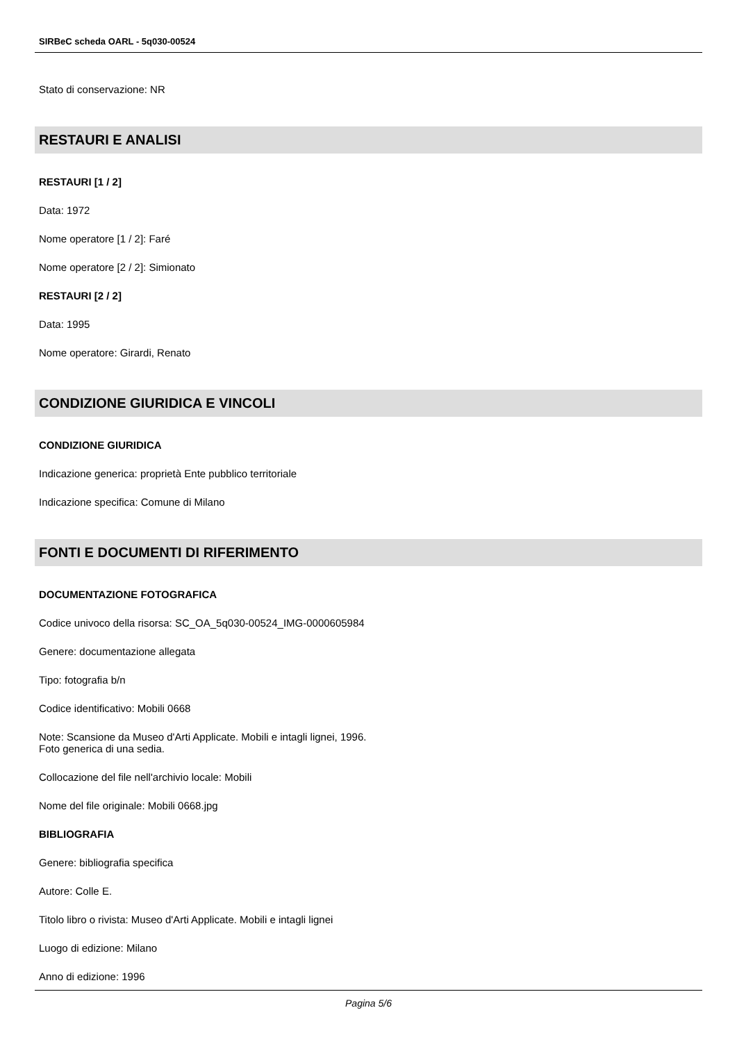SIRBeC scheda OARL - 5q030-00524
Stato di conservazione: NR
RESTAURI E ANALISI
RESTAURI [1 / 2]
Data: 1972
Nome operatore [1 / 2]: Faré
Nome operatore [2 / 2]: Simionato
RESTAURI [2 / 2]
Data: 1995
Nome operatore: Girardi, Renato
CONDIZIONE GIURIDICA E VINCOLI
CONDIZIONE GIURIDICA
Indicazione generica: proprietà Ente pubblico territoriale
Indicazione specifica: Comune di Milano
FONTI E DOCUMENTI DI RIFERIMENTO
DOCUMENTAZIONE FOTOGRAFICA
Codice univoco della risorsa: SC_OA_5q030-00524_IMG-0000605984
Genere: documentazione allegata
Tipo: fotografia b/n
Codice identificativo: Mobili 0668
Note: Scansione da Museo d'Arti Applicate. Mobili e intagli lignei, 1996.
Foto generica di una sedia.
Collocazione del file nell'archivio locale: Mobili
Nome del file originale: Mobili 0668.jpg
BIBLIOGRAFIA
Genere: bibliografia specifica
Autore: Colle E.
Titolo libro o rivista: Museo d'Arti Applicate. Mobili e intagli lignei
Luogo di edizione: Milano
Anno di edizione: 1996
Pagina 5/6